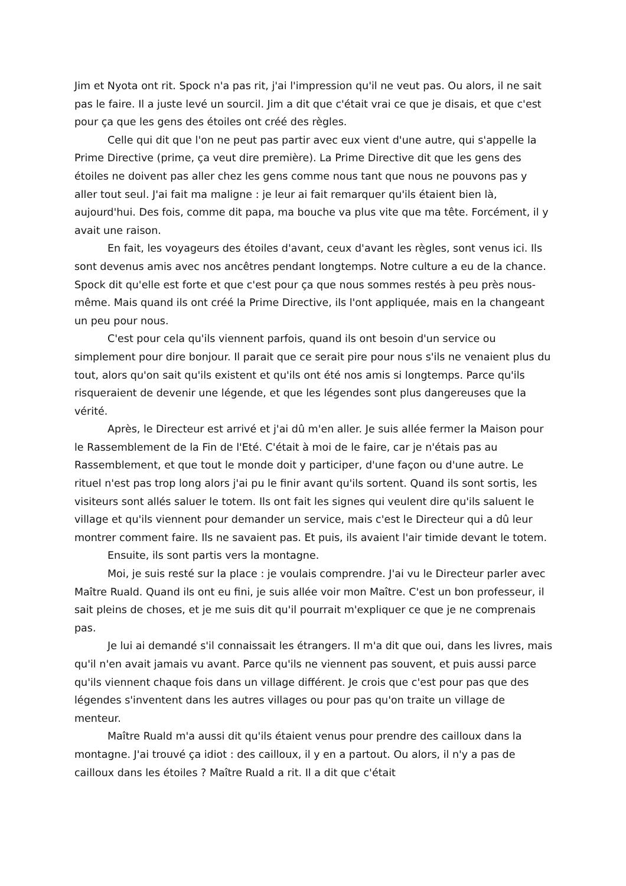Jim et Nyota ont rit. Spock n'a pas rit, j'ai l'impression qu'il ne veut pas. Ou alors, il ne sait pas le faire. Il a juste levé un sourcil. Jim a dit que c'était vrai ce que je disais, et que c'est pour ça que les gens des étoiles ont créé des règles.
Celle qui dit que l'on ne peut pas partir avec eux vient d'une autre, qui s'appelle la Prime Directive (prime, ça veut dire première). La Prime Directive dit que les gens des étoiles ne doivent pas aller chez les gens comme nous tant que nous ne pouvons pas y aller tout seul. J'ai fait ma maligne : je leur ai fait remarquer qu'ils étaient bien là, aujourd'hui. Des fois, comme dit papa, ma bouche va plus vite que ma tête. Forcément, il y avait une raison.
En fait, les voyageurs des étoiles d'avant, ceux d'avant les règles, sont venus ici. Ils sont devenus amis avec nos ancêtres pendant longtemps. Notre culture a eu de la chance. Spock dit qu'elle est forte et que c'est pour ça que nous sommes restés à peu près nous-même. Mais quand ils ont créé la Prime Directive, ils l'ont appliquée, mais en la changeant un peu pour nous.
C'est pour cela qu'ils viennent parfois, quand ils ont besoin d'un service ou simplement pour dire bonjour. Il parait que ce serait pire pour nous s'ils ne venaient plus du tout, alors qu'on sait qu'ils existent et qu'ils ont été nos amis si longtemps. Parce qu'ils risqueraient de devenir une légende, et que les légendes sont plus dangereuses que la vérité.
Après, le Directeur est arrivé et j'ai dû m'en aller. Je suis allée fermer la Maison pour le Rassemblement de la Fin de l'Eté. C'était à moi de le faire, car je n'étais pas au Rassemblement, et que tout le monde doit y participer, d'une façon ou d'une autre. Le rituel n'est pas trop long alors j'ai pu le finir avant qu'ils sortent. Quand ils sont sortis, les visiteurs sont allés saluer le totem. Ils ont fait les signes qui veulent dire qu'ils saluent le village et qu'ils viennent pour demander un service, mais c'est le Directeur qui a dû leur montrer comment faire. Ils ne savaient pas. Et puis, ils avaient l'air timide devant le totem.
Ensuite, ils sont partis vers la montagne.
Moi, je suis resté sur la place : je voulais comprendre. J'ai vu le Directeur parler avec Maître Ruald. Quand ils ont eu fini, je suis allée voir mon Maître. C'est un bon professeur, il sait pleins de choses, et je me suis dit qu'il pourrait m'expliquer ce que je ne comprenais pas.
Je lui ai demandé s'il connaissait les étrangers. Il m'a dit que oui, dans les livres, mais qu'il n'en avait jamais vu avant. Parce qu'ils ne viennent pas souvent, et puis aussi parce qu'ils viennent chaque fois dans un village différent. Je crois que c'est pour pas que des légendes s'inventent dans les autres villages ou pour pas qu'on traite un village de menteur.
Maître Ruald m'a aussi dit qu'ils étaient venus pour prendre des cailloux dans la montagne. J'ai trouvé ça idiot : des cailloux, il y en a partout. Ou alors, il n'y a pas de cailloux dans les étoiles ? Maître Ruald a rit. Il a dit que c'était